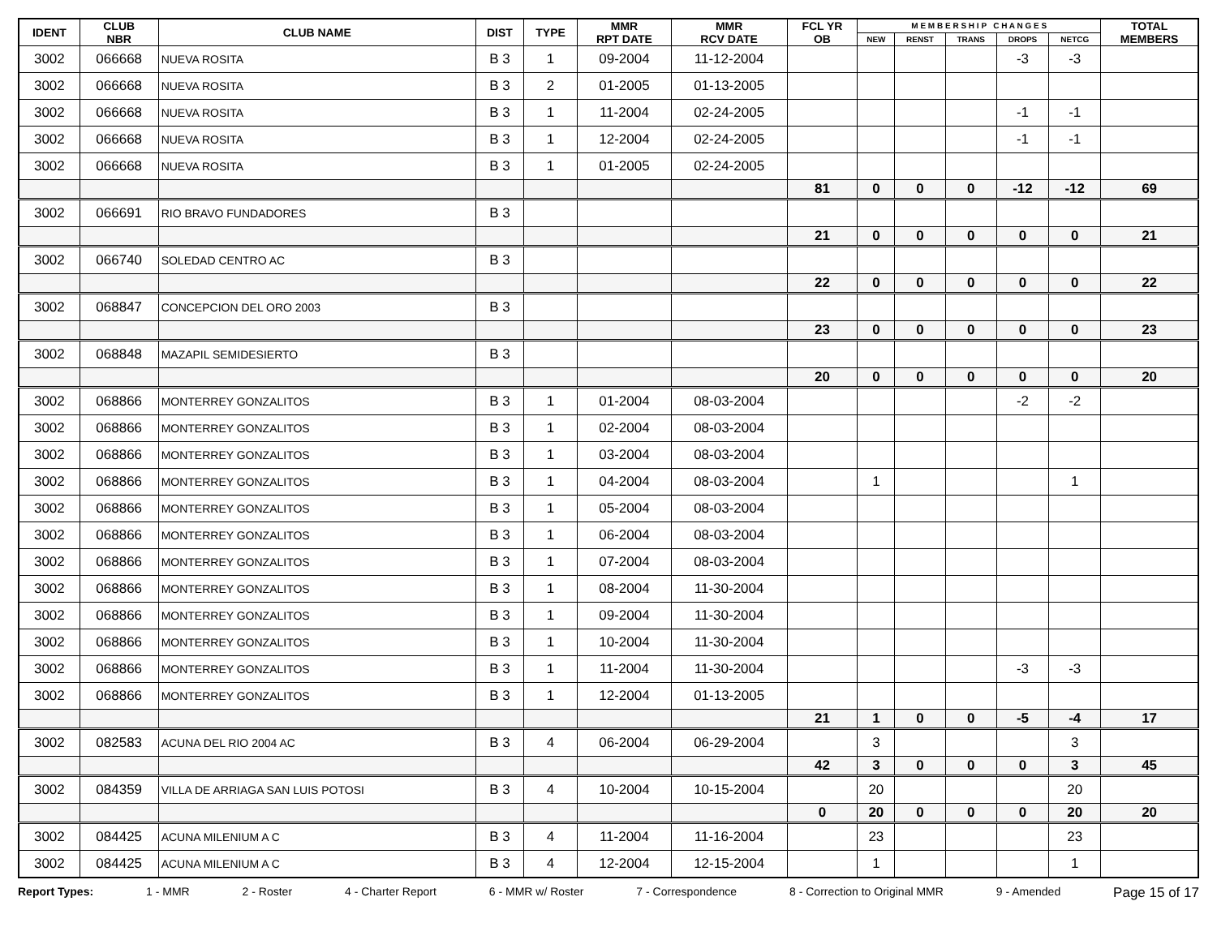| IDENT | CLUB NBR | CLUB NAME | DIST | TYPE | MMR RPT DATE | MMR RCV DATE | FCL YR OB | M E M B E R S H I P C H A N G E S | | | | | TOTAL MEMBERS |
| --- | --- | --- | --- | --- | --- | --- | --- | --- | --- | --- | --- | --- | --- |
| | | | | | | | | NEW | RENST | TRANS | DROPS | NETCG | |
| 3002 | 066668 | NUEVA ROSITA | B 3 | 1 | 09-2004 | 11-12-2004 | | | | | -3 | -3 | |
| 3002 | 066668 | NUEVA ROSITA | B 3 | 2 | 01-2005 | 01-13-2005 | | | | | | | |
| 3002 | 066668 | NUEVA ROSITA | B 3 | 1 | 11-2004 | 02-24-2005 | | | | | -1 | -1 | |
| 3002 | 066668 | NUEVA ROSITA | B 3 | 1 | 12-2004 | 02-24-2005 | | | | | -1 | -1 | |
| 3002 | 066668 | NUEVA ROSITA | B 3 | 1 | 01-2005 | 02-24-2005 | | | | | | | |
| | | | | | | | 81 | 0 | 0 | 0 | -12 | -12 | 69 |
| 3002 | 066691 | RIO BRAVO FUNDADORES | B 3 | | | | | | | | | | |
| | | | | | | | 21 | 0 | 0 | 0 | 0 | 0 | 21 |
| 3002 | 066740 | SOLEDAD CENTRO AC | B 3 | | | | | | | | | | |
| | | | | | | | 22 | 0 | 0 | 0 | 0 | 0 | 22 |
| 3002 | 068847 | CONCEPCION DEL ORO 2003 | B 3 | | | | | | | | | | |
| | | | | | | | 23 | 0 | 0 | 0 | 0 | 0 | 23 |
| 3002 | 068848 | MAZAPIL SEMIDESIERTO | B 3 | | | | | | | | | | |
| | | | | | | | 20 | 0 | 0 | 0 | 0 | 0 | 20 |
| 3002 | 068866 | MONTERREY GONZALITOS | B 3 | 1 | 01-2004 | 08-03-2004 | | | | | -2 | -2 | |
| 3002 | 068866 | MONTERREY GONZALITOS | B 3 | 1 | 02-2004 | 08-03-2004 | | | | | | | |
| 3002 | 068866 | MONTERREY GONZALITOS | B 3 | 1 | 03-2004 | 08-03-2004 | | | | | | | |
| 3002 | 068866 | MONTERREY GONZALITOS | B 3 | 1 | 04-2004 | 08-03-2004 | | 1 | | | | 1 | |
| 3002 | 068866 | MONTERREY GONZALITOS | B 3 | 1 | 05-2004 | 08-03-2004 | | | | | | | |
| 3002 | 068866 | MONTERREY GONZALITOS | B 3 | 1 | 06-2004 | 08-03-2004 | | | | | | | |
| 3002 | 068866 | MONTERREY GONZALITOS | B 3 | 1 | 07-2004 | 08-03-2004 | | | | | | | |
| 3002 | 068866 | MONTERREY GONZALITOS | B 3 | 1 | 08-2004 | 11-30-2004 | | | | | | | |
| 3002 | 068866 | MONTERREY GONZALITOS | B 3 | 1 | 09-2004 | 11-30-2004 | | | | | | | |
| 3002 | 068866 | MONTERREY GONZALITOS | B 3 | 1 | 10-2004 | 11-30-2004 | | | | | | | |
| 3002 | 068866 | MONTERREY GONZALITOS | B 3 | 1 | 11-2004 | 11-30-2004 | | | | | -3 | -3 | |
| 3002 | 068866 | MONTERREY GONZALITOS | B 3 | 1 | 12-2004 | 01-13-2005 | | | | | | | |
| | | | | | | | 21 | 1 | 0 | 0 | -5 | -4 | 17 |
| 3002 | 082583 | ACUNA DEL RIO 2004 AC | B 3 | 4 | 06-2004 | 06-29-2004 | | 3 | | | | 3 | |
| | | | | | | | 42 | 3 | 0 | 0 | 0 | 3 | 45 |
| 3002 | 084359 | VILLA DE ARRIAGA SAN LUIS POTOSI | B 3 | 4 | 10-2004 | 10-15-2004 | | 20 | | | | 20 | |
| | | | | | | | 0 | 20 | 0 | 0 | 0 | 20 | 20 |
| 3002 | 084425 | ACUNA MILENIUM A C | B 3 | 4 | 11-2004 | 11-16-2004 | | 23 | | | | 23 | |
| 3002 | 084425 | ACUNA MILENIUM A C | B 3 | 4 | 12-2004 | 12-15-2004 | | 1 | | | | 1 | |
Report Types: 1 - MMR 2 - Roster 4 - Charter Report 6 - MMR w/ Roster 7 - Correspondence 8 - Correction to Original MMR 9 - Amended Page 15 of 17